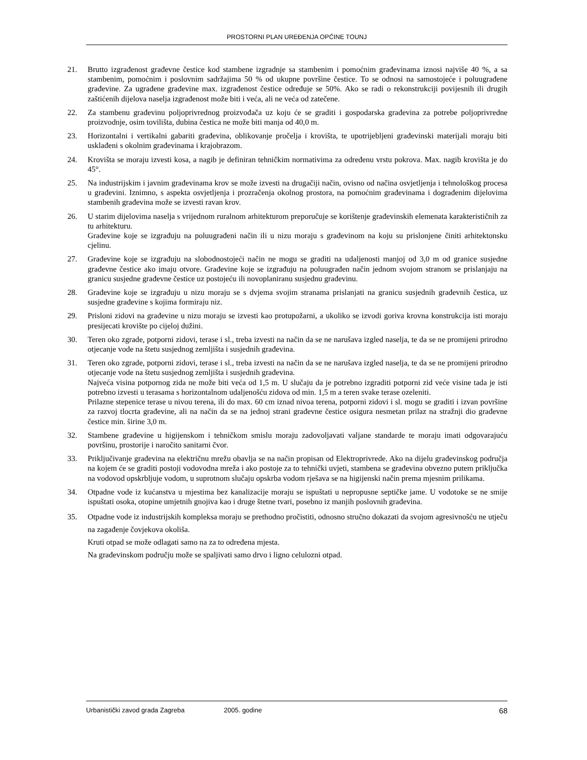PROSTORNI PLAN UREĐENJA OPĆINE TOUNJ
21. Brutto izgrađenost građevne čestice kod stambene izgradnje sa stambenim i pomoćnim građevinama iznosi najviše 40 %, a sa stambenim, pomoćnim i poslovnim sadržajima 50 % od ukupne površine čestice. To se odnosi na samostojeće i poluugrađene građevine. Za ugrađene građevine max. izgrađenost čestice određuje se 50%. Ako se radi o rekonstrukciji povijesnih ili drugih zaštićenih dijelova naselja izgrađenost može biti i veća, ali ne veća od zatečene.
22. Za stambenu građevinu poljoprivrednog proizvođača uz koju će se graditi i gospodarska građevina za potrebe poljoprivredne proizvodnje, osim tovilišta, dubina čestica ne može biti manja od 40,0 m.
23. Horizontalni i vertikalni gabariti građevina, oblikovanje pročelja i krovišta, te upotrijebljeni građevinski materijali moraju biti usklađeni s okolnim građevinama i krajobrazom.
24. Krovišta se moraju izvesti kosa, a nagib je definiran tehničkim normativima za određenu vrstu pokrova. Max. nagib krovišta je do 45°.
25. Na industrijskim i javnim građevinama krov se može izvesti na drugačiji način, ovisno od načina osvjetljenja i tehnološkog procesa u građevini. Iznimno, s aspekta osvjetljenja i prozračenja okolnog prostora, na pomoćnim građevinama i dograđenim dijelovima stambenih građevina može se izvesti ravan krov.
26. U starim dijelovima naselja s vrijednom ruralnom arhitekturom preporučuje se korištenje građevinskih elemenata karakterističnih za tu arhitekturu.
Građevine koje se izgrađuju na poluugrađeni način ili u nizu moraju s građevinom na koju su prislonjene činiti arhitektonsku cjelinu.
27. Građevine koje se izgrađuju na slobodnostojeći način ne mogu se graditi na udaljenosti manjoj od 3,0 m od granice susjedne građevne čestice ako imaju otvore. Građevine koje se izgrađuju na poluugrađen način jednom svojom stranom se prislanjaju na granicu susjedne građevne čestice uz postojeću ili novoplaniranu susjednu građevinu.
28. Građevine koje se izgrađuju u nizu moraju se s dvjema svojim stranama prislanjati na granicu susjednih građevnih čestica, uz susjedne građevine s kojima formiraju niz.
29. Prisloni zidovi na građevine u nizu moraju se izvesti kao protupožarni, a ukoliko se izvodi goriva krovna konstrukcija isti moraju presijecati krovište po cijeloj dužini.
30. Teren oko zgrade, potporni zidovi, terase i sl., treba izvesti na način da se ne narušava izgled naselja, te da se ne promijeni prirodno otjecanje vode na štetu susjednog zemljišta i susjednih građevina.
31. Teren oko zgrade, potporni zidovi, terase i sl., treba izvesti na način da se ne narušava izgled naselja, te da se ne promijeni prirodno otjecanje vode na štetu susjednog zemljišta i susjednih građevina.
Najveća visina potpornog zida ne može biti veća od 1,5 m. U slučaju da je potrebno izgraditi potporni zid veće visine tada je isti potrebno izvesti u terasama s horizontalnom udaljenošću zidova od min. 1,5 m a teren svake terase ozeleniti.
Prilazne stepenice terase u nivou terena, ili do max. 60 cm iznad nivoa terena, potporni zidovi i sl. mogu se graditi i izvan površine za razvoj tlocrta građevine, ali na način da se na jednoj strani građevne čestice osigura nesmetan prilaz na stražnji dio građevne čestice min. širine 3,0 m.
32. Stambene građevine u higijenskom i tehničkom smislu moraju zadovoljavati valjane standarde te moraju imati odgovarajuću površinu, prostorije i naročito sanitarni čvor.
33. Priključivanje građevina na električnu mrežu obavlja se na način propisan od Elektroprivrede. Ako na dijelu građevinskog područja na kojem će se graditi postoji vodovodna mreža i ako postoje za to tehnički uvjeti, stambena se građevina obvezno putem priključka na vodovod opskrbljuje vodom, u suprotnom slučaju opskrba vodom rješava se na higijenski način prema mjesnim prilikama.
34. Otpadne vode iz kućanstva u mjestima bez kanalizacije moraju se ispuštati u nepropusne septičke jame. U vodotoke se ne smije ispuštati osoka, otopine umjetnih gnojiva kao i druge štetne tvari, posebno iz manjih poslovnih građevina.
35. Otpadne vode iz industrijskih kompleksa moraju se prethodno pročistiti, odnosno stručno dokazati da svojom agresivnošću ne utječu na zagađenje čovjekova okoliša.
Kruti otpad se može odlagati samo na za to određena mjesta.
Na građevinskom području može se spaljivati samo drvo i ligno celulozni otpad.
Urbanistički zavod grada Zagreba 2005. godine 68